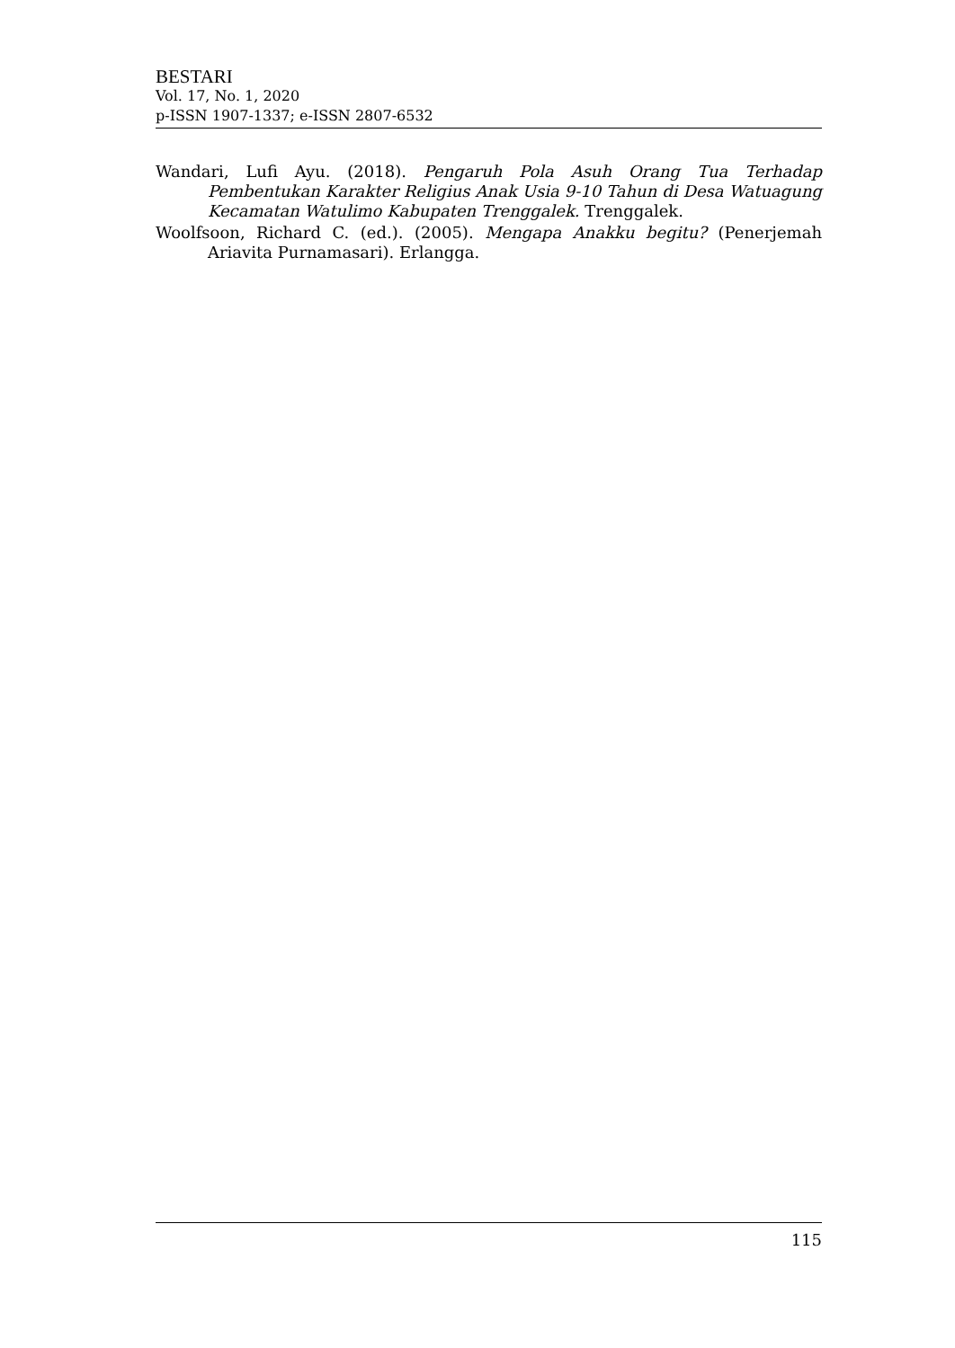BESTARI
Vol. 17, No. 1, 2020
p-ISSN 1907-1337; e-ISSN 2807-6532
Wandari, Lufi Ayu. (2018). Pengaruh Pola Asuh Orang Tua Terhadap Pembentukan Karakter Religius Anak Usia 9-10 Tahun di Desa Watuagung Kecamatan Watulimo Kabupaten Trenggalek. Trenggalek.
Woolfsoon, Richard C. (ed.). (2005). Mengapa Anakku begitu? (Penerjemah Ariavita Purnamasari). Erlangga.
115